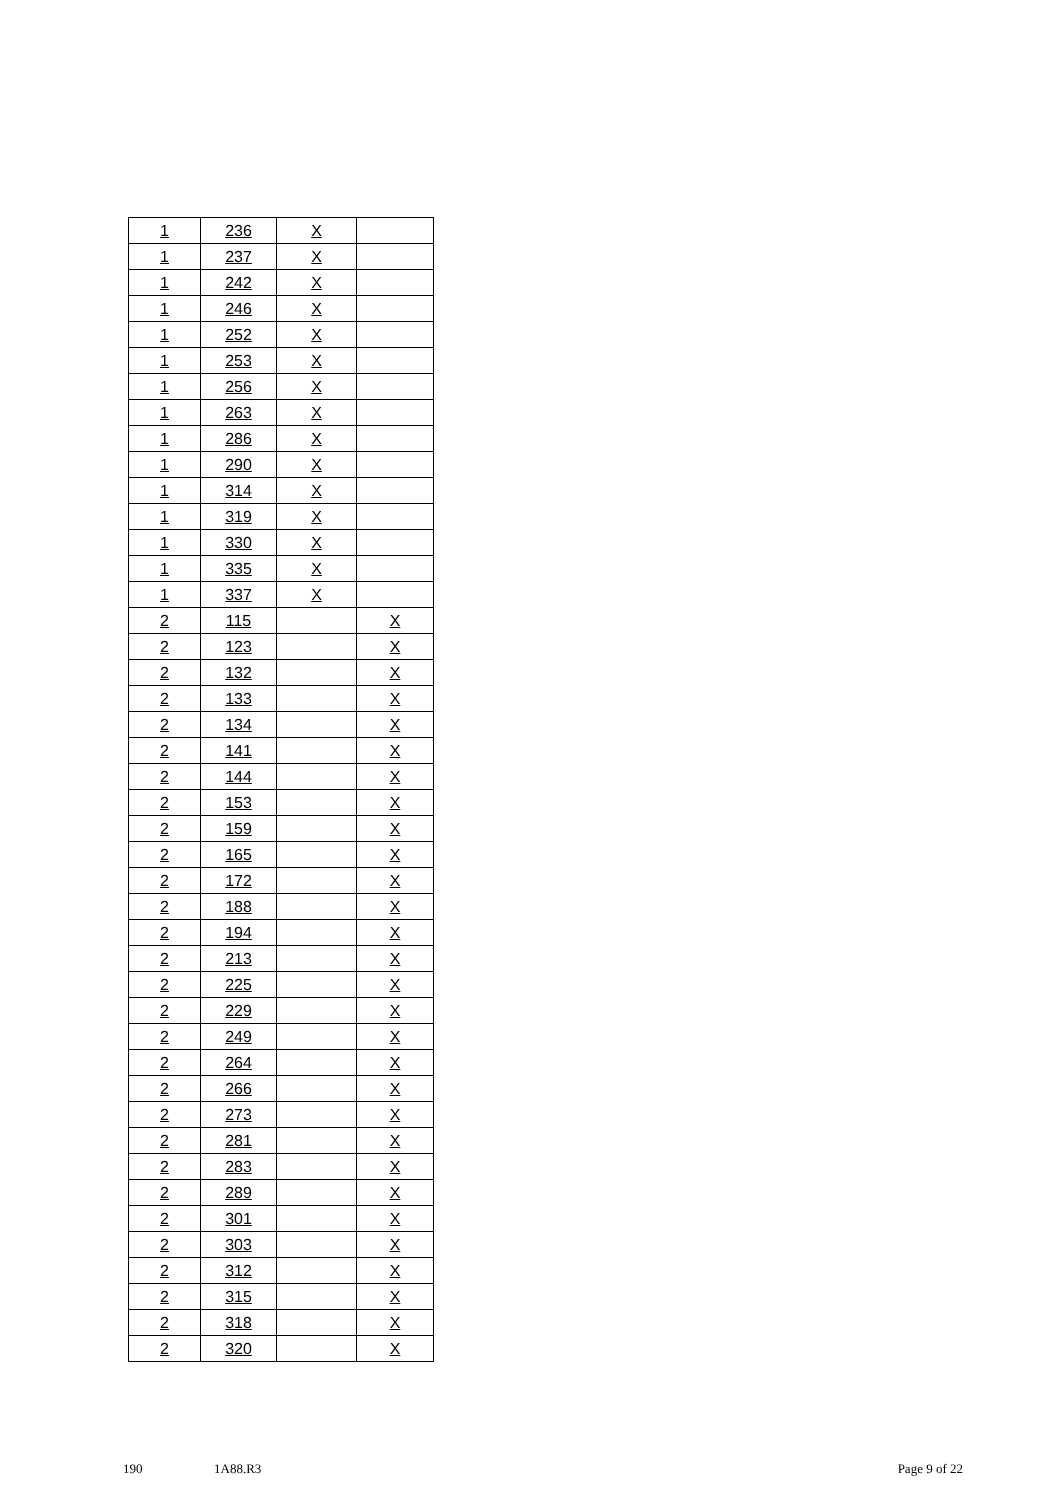| 1 | 236 | X | |
| 1 | 237 | X | |
| 1 | 242 | X | |
| 1 | 246 | X | |
| 1 | 252 | X | |
| 1 | 253 | X | |
| 1 | 256 | X | |
| 1 | 263 | X | |
| 1 | 286 | X | |
| 1 | 290 | X | |
| 1 | 314 | X | |
| 1 | 319 | X | |
| 1 | 330 | X | |
| 1 | 335 | X | |
| 1 | 337 | X | |
| 2 | 115 | | X |
| 2 | 123 | | X |
| 2 | 132 | | X |
| 2 | 133 | | X |
| 2 | 134 | | X |
| 2 | 141 | | X |
| 2 | 144 | | X |
| 2 | 153 | | X |
| 2 | 159 | | X |
| 2 | 165 | | X |
| 2 | 172 | | X |
| 2 | 188 | | X |
| 2 | 194 | | X |
| 2 | 213 | | X |
| 2 | 225 | | X |
| 2 | 229 | | X |
| 2 | 249 | | X |
| 2 | 264 | | X |
| 2 | 266 | | X |
| 2 | 273 | | X |
| 2 | 281 | | X |
| 2 | 283 | | X |
| 2 | 289 | | X |
| 2 | 301 | | X |
| 2 | 303 | | X |
| 2 | 312 | | X |
| 2 | 315 | | X |
| 2 | 318 | | X |
| 2 | 320 | | X |
190 1A88.R3 Page 9 of 22